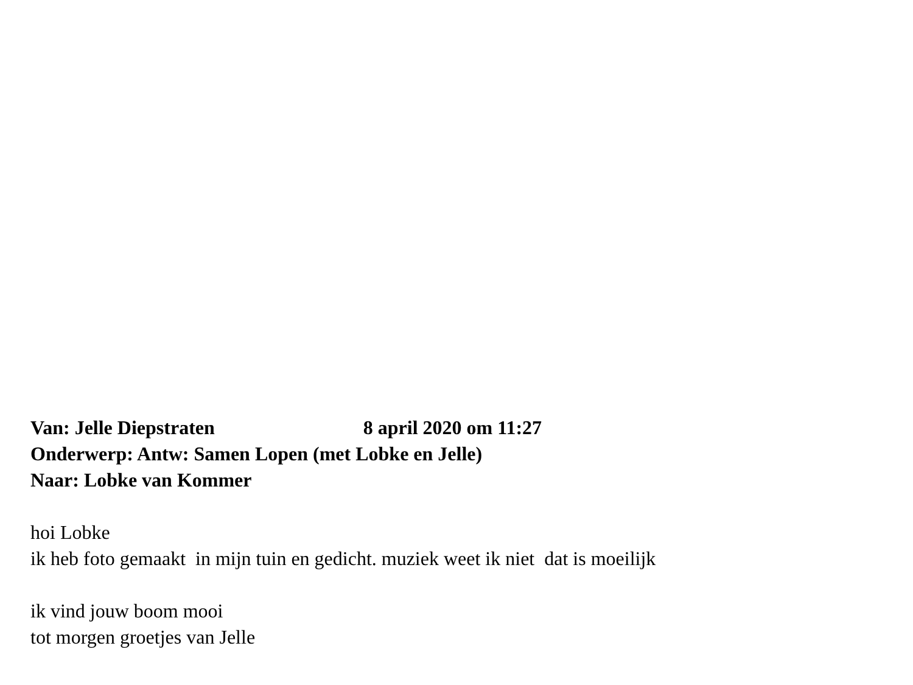Van: Jelle Diepstraten 8 april 2020 om 11:27
Onderwerp: Antw: Samen Lopen (met Lobke en Jelle)
Naar: Lobke van Kommer
hoi Lobke
ik heb foto gemaakt in mijn tuin en gedicht. muziek weet ik niet dat is moeilijk
ik vind jouw boom mooi
tot morgen groetjes van Jelle